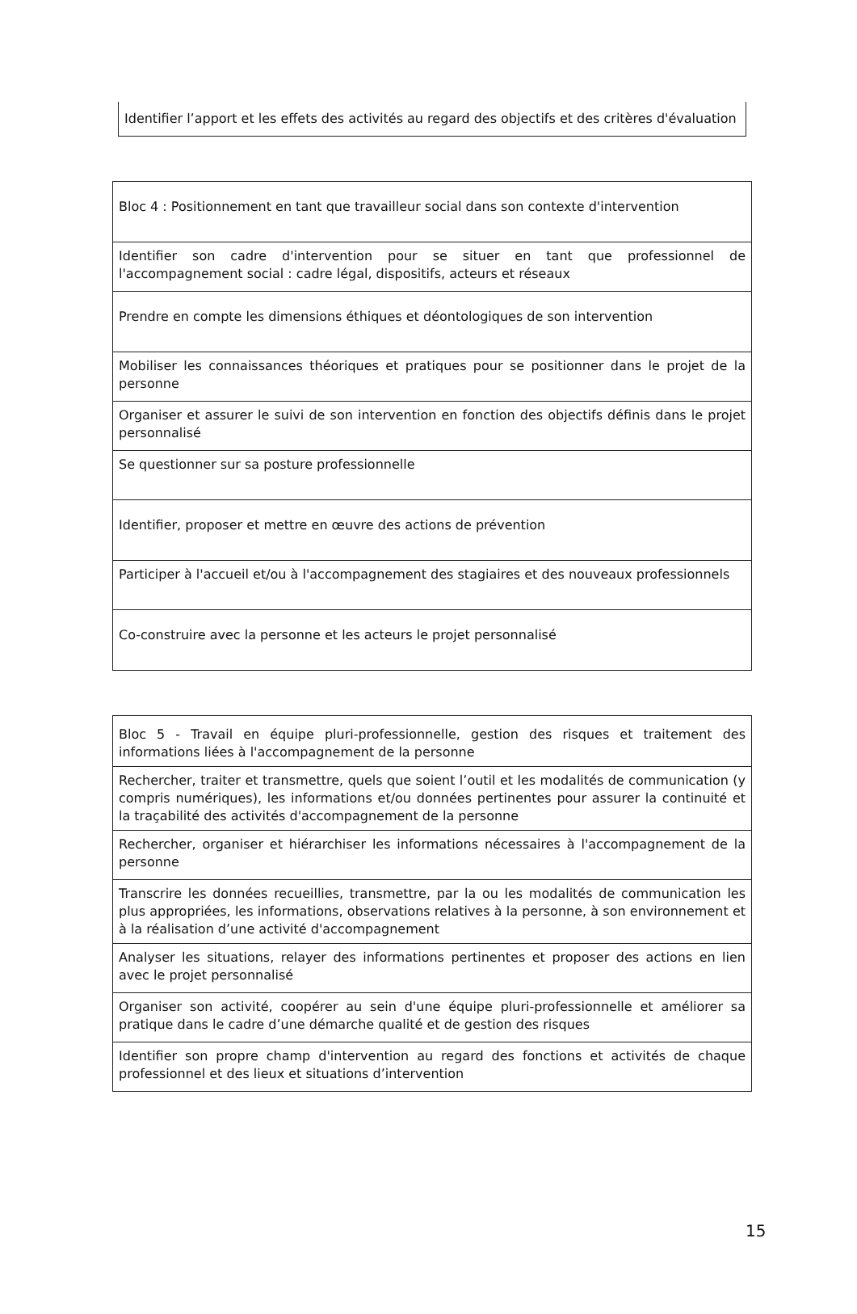| Identifier l’apport et les effets des activités au regard des objectifs et des critères d'évaluation |
| Bloc 4 : Positionnement en tant que travailleur social dans son contexte d'intervention |
| Identifier son cadre d'intervention pour se situer en tant que professionnel de l'accompagnement social : cadre légal, dispositifs, acteurs et réseaux |
| Prendre en compte les dimensions éthiques et déontologiques de son intervention |
| Mobiliser les connaissances théoriques et pratiques pour se positionner dans le projet de la personne |
| Organiser et assurer le suivi de son intervention en fonction des objectifs définis dans le projet personnalisé |
| Se questionner sur sa posture professionnelle |
| Identifier, proposer et mettre en œuvre des actions de prévention |
| Participer à l'accueil et/ou à l'accompagnement des stagiaires et des nouveaux professionnels |
| Co-construire avec la personne et les acteurs le projet personnalisé |
| Bloc 5 - Travail en équipe pluri-professionnelle, gestion des risques et traitement des informations liées à l'accompagnement de la personne |
| Rechercher, traiter et transmettre, quels que soient l’outil et les modalités de communication (y compris numériques), les informations et/ou données pertinentes pour assurer la continuité et la traçabilité des activités d'accompagnement de la personne |
| Rechercher, organiser et hiérarchiser les informations nécessaires à l'accompagnement de la personne |
| Transcrire les données recueillies, transmettre, par la ou les modalités de communication les plus appropriées, les informations, observations relatives à la personne, à son environnement et à la réalisation d’une activité d'accompagnement |
| Analyser les situations, relayer des informations pertinentes et proposer des actions en lien avec le projet personnalisé |
| Organiser son activité, coopérer au sein d'une équipe pluri-professionnelle et améliorer sa pratique dans le cadre d’une démarche qualité et de gestion des risques |
| Identifier son propre champ d'intervention au regard des fonctions et activités de chaque professionnel et des lieux et situations d’intervention |
15